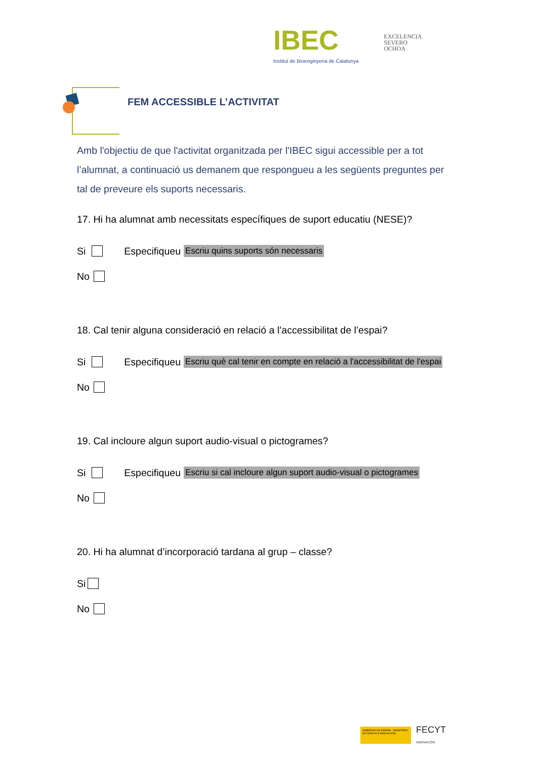IBEC
Institut de Bioenginyeria de Catalunya
EXCELENCIA
SEVERO
OCHOA
FEM ACCESSIBLE L’ACTIVITAT
Amb l'objectiu de que l'activitat organitzada per l'IBEC sigui accessible per a tot l’alumnat, a continuació us demanem que respongueu a les següents preguntes per tal de preveure els suports necessaris.
17. Hi ha alumnat amb necessitats específiques de suport educatiu (NESE)?
Si Especifiqueu Escriu quins suports són necessaris
No
18. Cal tenir alguna consideració en relació a l’accessibilitat de l’espai?
Si Especifiqueu Escriu què cal tenir en compte en relació a l'accessibilitat de l'espai
No
19. Cal incloure algun suport audio-visual o pictogrames?
Si Especifiqueu Escriu si cal incloure algun suport audio-visual o pictogrames
No
20. Hi ha alumnat d’incorporació tardana al grup – classe?
Si
No
GOBIERNO DE ESPAÑA MINISTERIO DE CIENCIA E INNOVACIÓN
FECYT
INNOVACIÓN